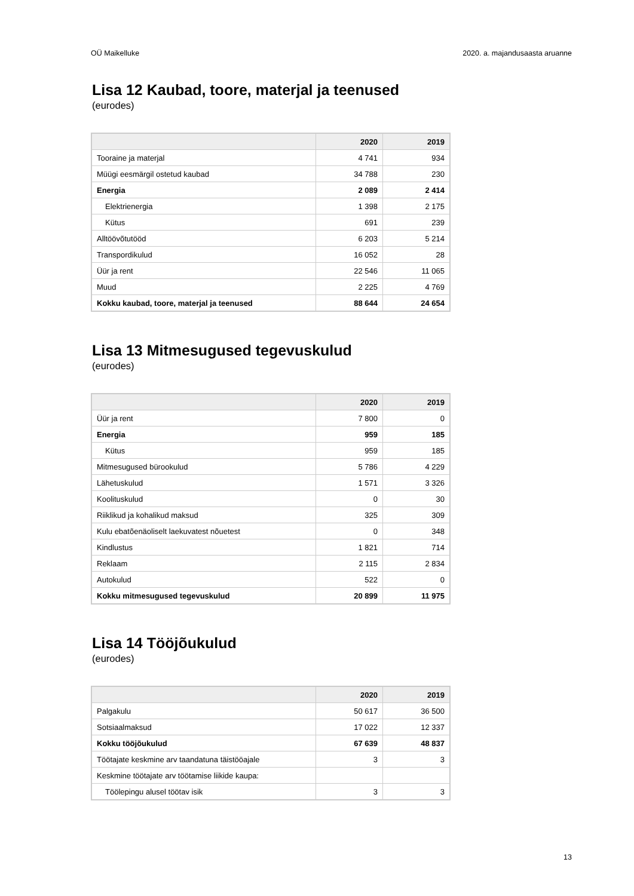OÜ Maikelluke 2020. a. majandusaasta aruanne
Lisa 12 Kaubad, toore, materjal ja teenused
(eurodes)
| | 2020 | 2019 |
| --- | --- | --- |
| Tooraine ja materjal | 4 741 | 934 |
| Müügi eesmärgil ostetud kaubad | 34 788 | 230 |
| Energia | 2 089 | 2 414 |
| Elektrienergia | 1 398 | 2 175 |
| Kütus | 691 | 239 |
| Alltöövõtutööd | 6 203 | 5 214 |
| Transpordikulud | 16 052 | 28 |
| Üür ja rent | 22 546 | 11 065 |
| Muud | 2 225 | 4 769 |
| Kokku kaubad, toore, materjal ja teenused | 88 644 | 24 654 |
Lisa 13 Mitmesugused tegevuskulud
(eurodes)
| | 2020 | 2019 |
| --- | --- | --- |
| Üür ja rent | 7 800 | 0 |
| Energia | 959 | 185 |
| Kütus | 959 | 185 |
| Mitmesugused bürookulud | 5 786 | 4 229 |
| Lähetuskulud | 1 571 | 3 326 |
| Koolituskulud | 0 | 30 |
| Riiklikud ja kohalikud maksud | 325 | 309 |
| Kulu ebatõenäoliselt laekuvatest nõuetest | 0 | 348 |
| Kindlustus | 1 821 | 714 |
| Reklaam | 2 115 | 2 834 |
| Autokulud | 522 | 0 |
| Kokku mitmesugused tegevuskulud | 20 899 | 11 975 |
Lisa 14 Tööjõukulud
(eurodes)
| | 2020 | 2019 |
| --- | --- | --- |
| Palgakulu | 50 617 | 36 500 |
| Sotsiaalmaksud | 17 022 | 12 337 |
| Kokku tööjõukulud | 67 639 | 48 837 |
| Töötajate keskmine arv taandatuna täistööajale | 3 | 3 |
| Keskmine töötajate arv töötamise liikide kaupa: | | |
| Töölepingu alusel töötav isik | 3 | 3 |
13